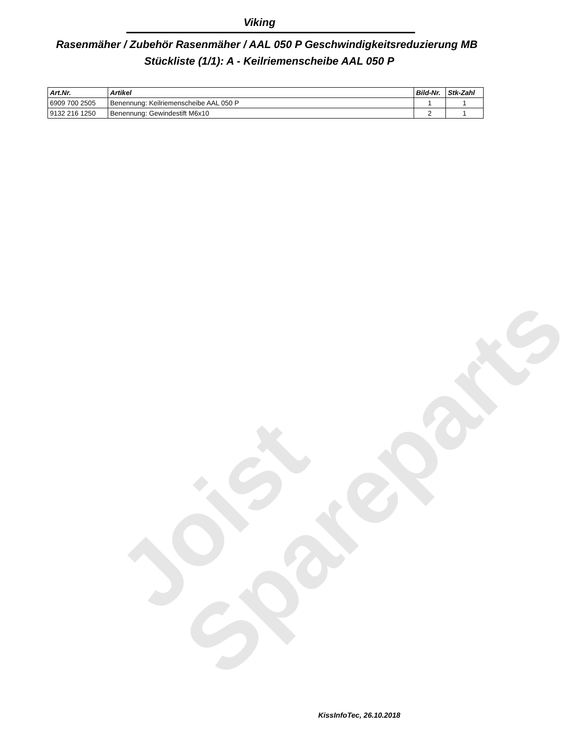Joist
Spareparts
Viking
‪Rasenmäher / Zubehör Rasenmäher / AAL 050 P Geschwindigkeitsreduzierung MB‬
Stückliste (1/1): A - Keilriemenscheibe AAL 050 P
| Art.Nr. | Artikel | Bild-Nr. | Stk-Zahl |
| --- | --- | --- | --- |
| 6909 700 2505 | Benennung: Keilriemenscheibe AAL 050 P | 1 | 1 |
| 9132 216 1250 | Benennung: Gewindestift M6x10 | 2 | 1 |
KissInfoTec, 26.10.2018